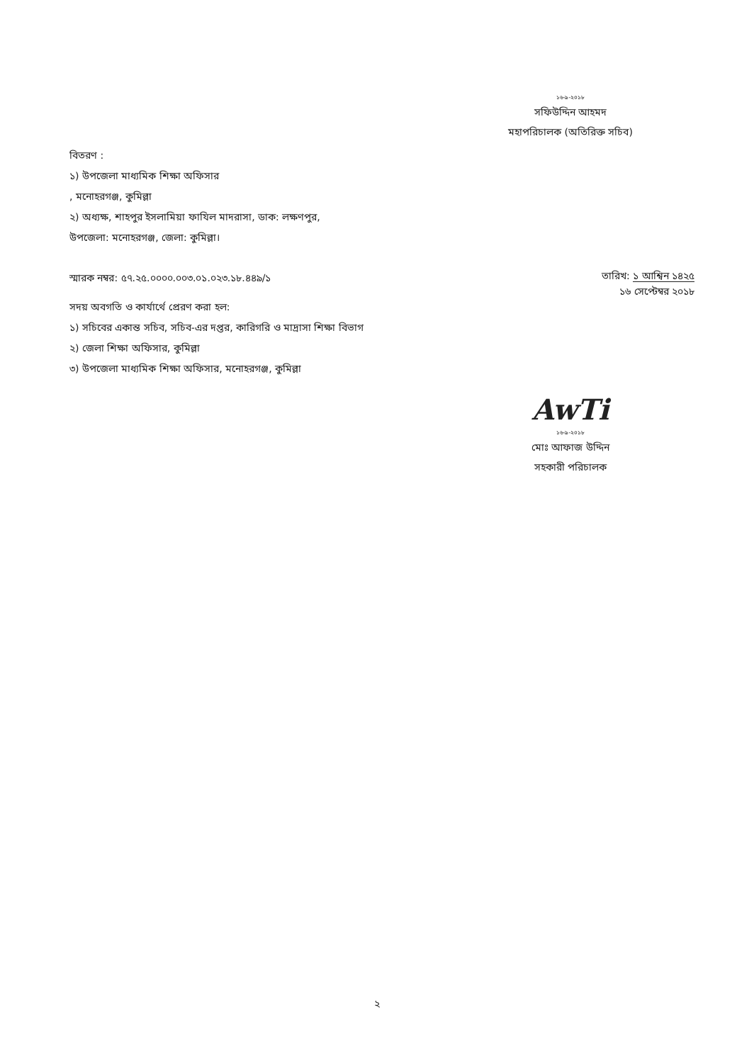১৬-৯-২০১৮
সফিউদ্দিন আহমদ
মহাপরিচালক (অতিরিক্ত সচিব)
বিতরণ :
১) উপজেলা মাধ্যমিক শিক্ষা অফিসার
, মনোহরগঞ্জ, কুমিল্লা
২) অধ্যক্ষ, শাহপুর ইসলামিয়া ফাযিল মাদরাসা, ডাক: লক্ষণপুর,
উপজেলা: মনোহরগঞ্জ, জেলা: কুমিল্লা।
স্মারক নম্বর: ৫৭.২৫.০০০০.০০৩.০১.০২৩.১৮.৪৪৯/১
সদয় অবগতি ও কার্যার্থে প্রেরণ করা হল:
১) সচিবের একান্ত সচিব, সচিব-এর দপ্তর, কারিগরি ও মাদ্রাসা শিক্ষা বিভাগ
২) জেলা শিক্ষা অফিসার, কুমিল্লা
৩) উপজেলা মাধ্যমিক শিক্ষা অফিসার, মনোহরগঞ্জ, কুমিল্লা
তারিখ: ১ আশ্বিন ১৪২৫
১৬ সেপ্টেম্বর ২০১৮
AwTi
১৬-৯-২০১৮
মোঃ আফাজ উদ্দিন
সহকারী পরিচালক
২